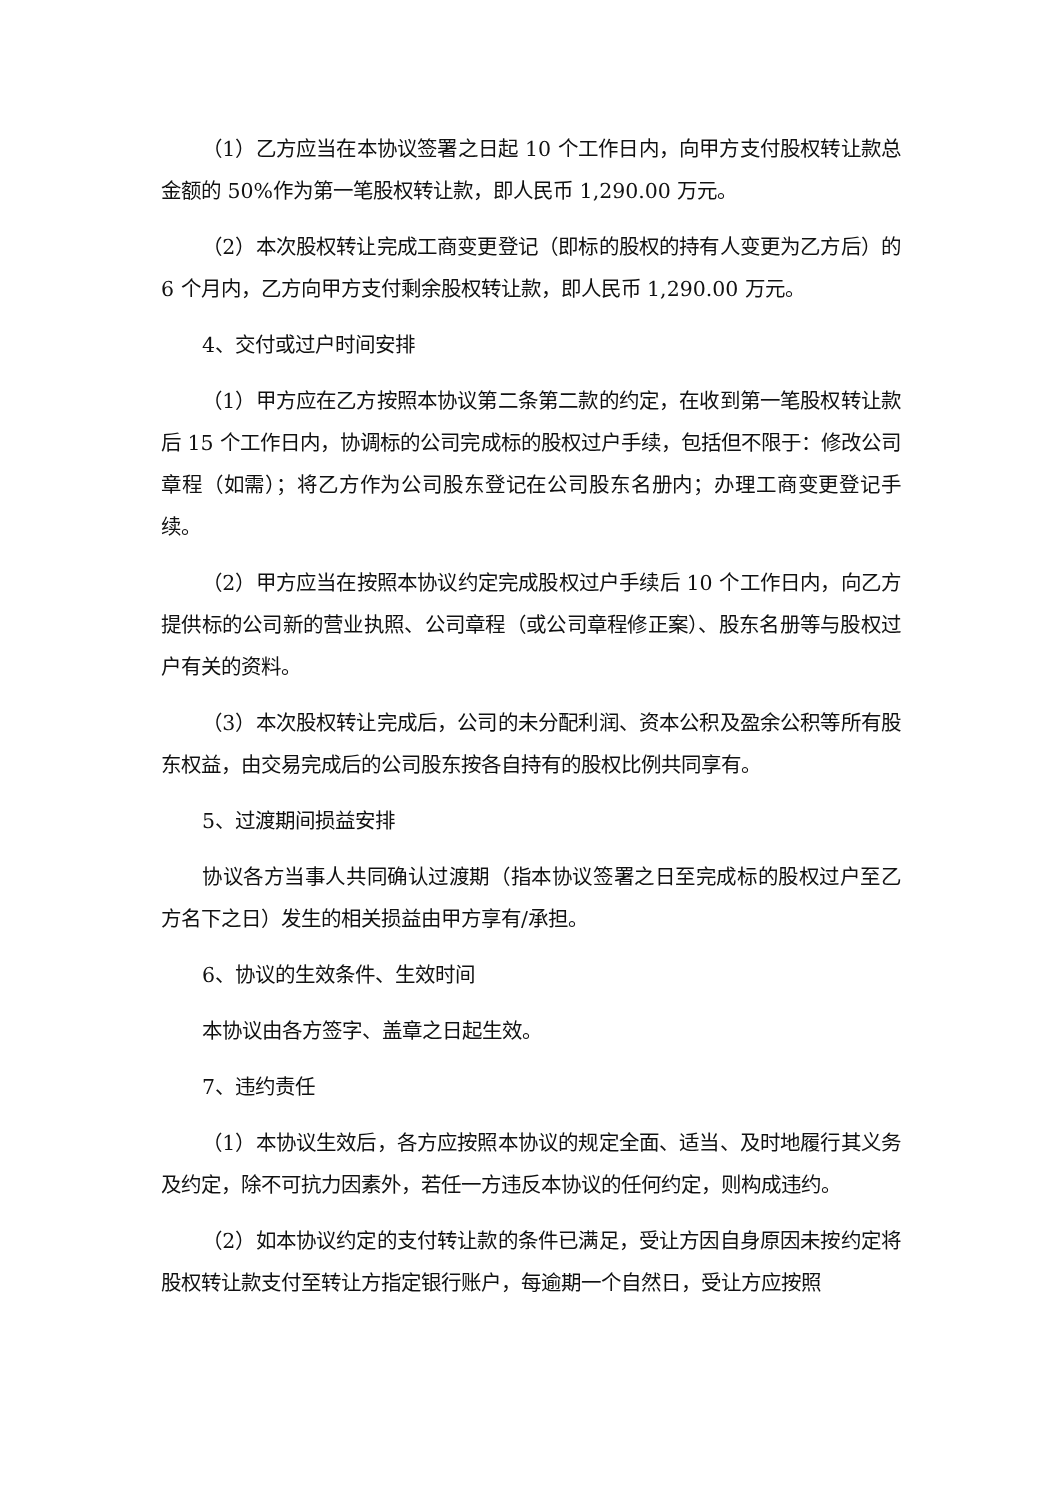（1）乙方应当在本协议签署之日起 10 个工作日内，向甲方支付股权转让款总金额的 50%作为第一笔股权转让款，即人民币 1,290.00 万元。
（2）本次股权转让完成工商变更登记（即标的股权的持有人变更为乙方后）的 6 个月内，乙方向甲方支付剩余股权转让款，即人民币 1,290.00 万元。
4、交付或过户时间安排
（1）甲方应在乙方按照本协议第二条第二款的约定，在收到第一笔股权转让款后 15 个工作日内，协调标的公司完成标的股权过户手续，包括但不限于：修改公司章程（如需）；将乙方作为公司股东登记在公司股东名册内；办理工商变更登记手续。
（2）甲方应当在按照本协议约定完成股权过户手续后 10 个工作日内，向乙方提供标的公司新的营业执照、公司章程（或公司章程修正案）、股东名册等与股权过户有关的资料。
（3）本次股权转让完成后，公司的未分配利润、资本公积及盈余公积等所有股东权益，由交易完成后的公司股东按各自持有的股权比例共同享有。
5、过渡期间损益安排
协议各方当事人共同确认过渡期（指本协议签署之日至完成标的股权过户至乙方名下之日）发生的相关损益由甲方享有/承担。
6、协议的生效条件、生效时间
本协议由各方签字、盖章之日起生效。
7、违约责任
（1）本协议生效后，各方应按照本协议的规定全面、适当、及时地履行其义务及约定，除不可抗力因素外，若任一方违反本协议的任何约定，则构成违约。
（2）如本协议约定的支付转让款的条件已满足，受让方因自身原因未按约定将股权转让款支付至转让方指定银行账户，每逾期一个自然日，受让方应按照